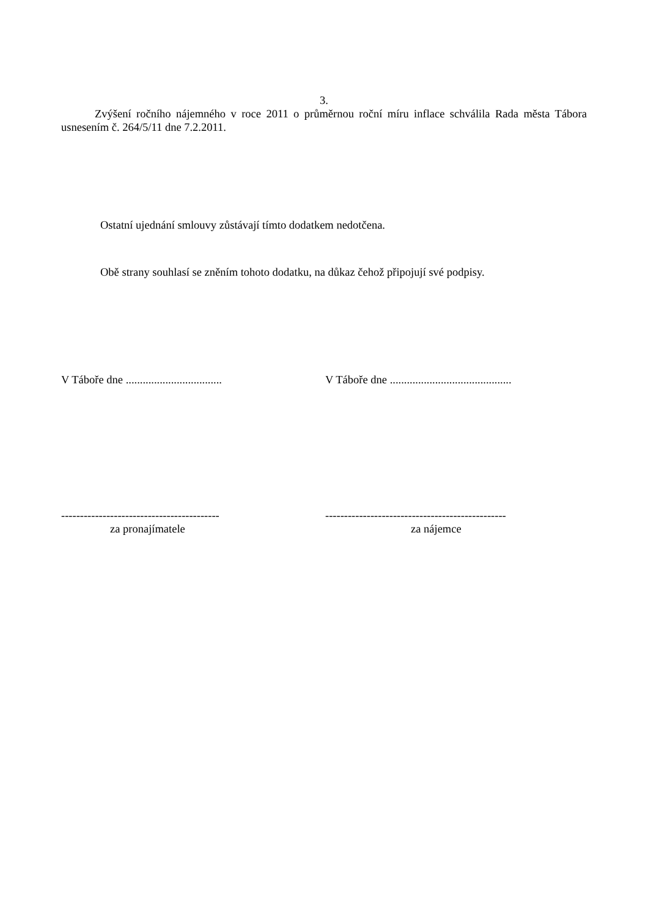3.
Zvýšení ročního nájemného v roce 2011 o průměrnou roční míru inflace schválila Rada města Tábora usnesením č. 264/5/11 dne 7.2.2011.
Ostatní ujednání smlouvy zůstávají tímto dodatkem nedotčena.
Obě strany souhlasí se zněním tohoto dodatku, na důkaz čehož připojují své podpisy.
V Táboře dne ..................................
V Táboře dne ...........................................
------------------------------------------
------------------------------------------------
za pronajímatele za nájemce